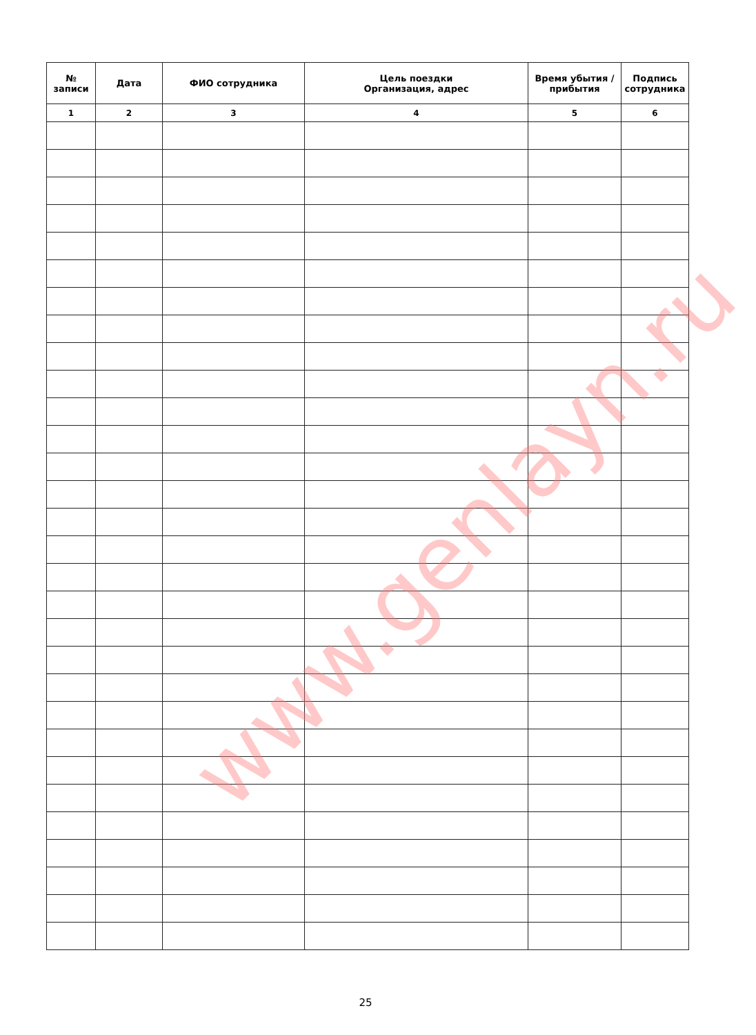| № записи | Дата | ФИО сотрудника | Цель поездки Организация, адрес | Время убытия / прибытия | Подпись сотрудника |
| --- | --- | --- | --- | --- | --- |
| 1 | 2 | 3 | 4 | 5 | 6 |
www.genlayn.ru
25